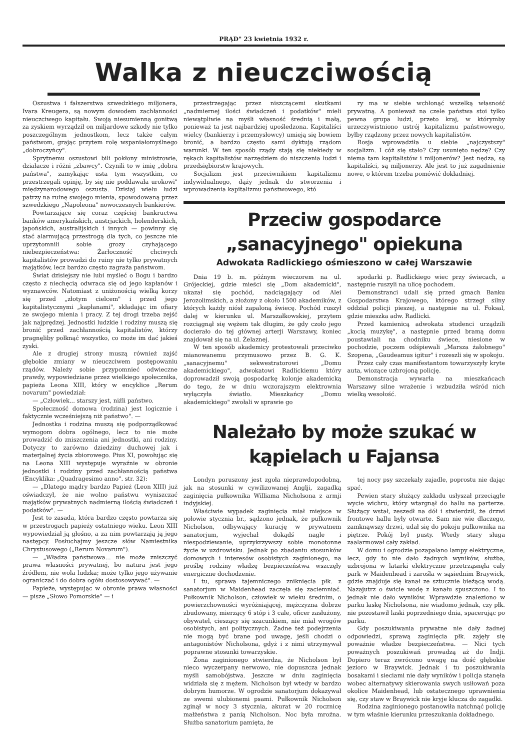PRĄD" 23 kwietnia 1932 r.
Walka z nieuczciwością
Oszustwa i fałszerstwa szwedzkiego miljonera, Ivara Kreugera, są nowym dowodem zachłanności nieuczciwego kapitału. Swoją niesumienną gonitwą za zyskiem wyrządził on miljardowe szkody nie tylko poszczególnym jednostkom, lecz także całym państwom, grając przytem rolę wspaniałomyślnego „dobroczyńcy".
Sprytnemu oszustowi bili pokłony ministrowie, działacze i różni „zbawcy". Czynili to w imię „dobra państwa", zamykając usta tym wszystkim, co przestrzegali opinję, by się nie poddawała urokowi" międzynarodowego oszusta. Dzisiaj wielu ludzi patrzy na ruinę swojego mienia, spowodowaną przez szwedzkiego „Napoleona" nowoczesnych bankierów.
Powtarzające się coraz częściej bankructwa banków amerykańskich, austrjackich, holenderskich, japońskich, australijskich i innych — powinny się stać alarmującą przestrogą dla tych, co jeszcze nie uprzytomnili sobie grozy czyhającego niebezpieczeństwa: Żarłoczność chciwych kapitalistów prowadzi do ruiny nie tylko prywatnych majątków, lecz bardzo często zagraża państwom.
Świat dzisiejszy nie lubi myśleć o Bogu i bardzo często z niechęcią odwraca się od jego kapłanów i wyznawców. Natomiast z uniżonością wielką korzy się przed „złotym cielcem" i przed jego kapitalistycznymi „kapłanami", składając im ofiary ze swojego mienia i pracy. Z tej drogi trzeba zejść jak najprędzej. Jednostki ludzkie i rodziny muszą się bronić przed zachłannością kapitalistów, którzy pragnęliby połknąć wszystko, co może im dać jakieś zyski.
Ale z drugiej strony muszą również zajść głębokie zmiany w nieuczciwem postępowaniu rządów. Należy sobie przypomnieć odwieczne prawdy, wypowiedziane przez wielkiego społecznika, papieża Leona XIII, który w encyklice „Rerum novarum" powiedział:
— „Człowiek... starszy jest, niźli państwo.
Społeczność domowa (rodzina) jest logicznie i faktycznie wcześniejszą niż państwo". —
Jednostka i rodzina muszą się podporządkować wymogom dobra ogólnego, lecz to nie może prowadzić do zniszczenia ani jednostki, ani rodziny. Dotyczy to zarówno dziedziny duchowej jak i materjalnej życia zbiorowego. Pius XI, powołując się na Leona XIII występuje wyraźnie w obronie jednostki i rodziny przed zachłannością państwa (Encyklika: „Quadragesimo anno". str. 32):
— „Dlatego mądry bardzo Papież (Leon XIII) już oświadczył, że nie wolno państwu wyniszczać majątków prywatnych nadmierną ilością świadczeń i podatków". —
Jest to zasada, która bardzo często powtarza się w przestrogach papieży ostatniego wieku. Leon XIII wypowiedział ją głośno, a za nim powtarzają ją jego następcy. Posłuchajmy jeszcze słów Namiestnika Chrystusowego („Rerum Novarum").
— „Władza państwowa... nie może zniszczyć prawa własności prywatnej, bo natura jest jego źródłem, nie wola ludzka; może tylko jego używanie ograniczać i do dobra ogółu dostosowywać". —
Papieże, występując w obronie prawa własności — pisze „Słowo Pomorskie" — i
przestrzegając przez niszczącemi skutkami „nadmiernej ilości świadczeń i podatków" mieli niewątpliwie na myśli własność średnią i małą, ponieważ ta jest najbardziej upośledzona. Kapitaliści wielcy (bankierzy i przemysłowcy) umieją się bowiem bronić, a bardzo często sami dyktują rządom warunki. W ten sposób rządy stają się niekiedy w rękach kapitalistów narzędziem do niszczenia ludzi i przedsiębiorstw krajowych.
Socjalizm jest przeciwnikiem kapitalizmu indywidualnego, dąży jednak do stworzenia i wprowadzenia kapitalizmu państwowego, któ
ry ma w siebie wchłonąć wszelką własność prywatną. A ponieważ na czele państwa stoi tylko pewna grupa ludzi, przeto kraj, w którymby urzeczywistniono ustrój kapitalizmu państwowego, byłby rządzony przez nowych kapitalistów.
Rosja wprowadziła u siebie „najczystszy" socjalizm. I cóż się stało? Czy usunięto nędzę? Czy niema tam kapitalistów i miljonerów? Jest nędza, są kapitaliści, są miljonerzy. Ale jest to już zagadnienie nowe, o którem trzeba pomówić dokładniej.
Przeciw gospodarce „sanacyjnego" opiekuna
Adwokata Radlickiego ośmieszono w całej Warszawie
Dnia 19 b. m. późnym wieczorem na ul. Grójeckiej, gdzie mieści się „Dom akademicki", ukazał się pochód, nadciągający od Alei Jerozolimskich, a złożony z około 1500 akademików, z których każdy niósł zapaloną świecę. Pochód ruszył dalej w kierunku ul. Marszałkowskiej, przytem rozciągnął się wężem tak długim, że gdy czoło jego docierało do tej głównej arterji Warszawy, koniec znajdował się na ul. Żelaznej.
W ten sposób akademicy protestowali przeciwko mianowanemu przymusowo przez B. G. K. „sanacyjnemu" sekwestratorowi „Domu akademickiego", adwokatowi Radlickiemu który doprowadził swoją gospodarkę kolonje akademicką do tego, że w dniu wczorajszym elektrownia wyłączyła światło. Mieszkańcy „Domu akademickiego" zwołali w sprawie go
spodarki p. Radlickiego wiec przy świecach, a następnie ruszyli na ulicę pochodem.
Demonstranci udali się przed gmach Banku Gospodarstwa Krajowego, którego strzegł silny oddział policji pieszej, a następnie na ul. Foksal, gdzie mieszka adw. Radlicki.
Przed kamienicą adwokata studenci urządzili „kocią muzykę", a następnie przed bramą domu poustawiali na chodniku świece, niesione w pochodzie, poczem odśpiewali „Marsza żałobnego" Szopena, „Gaudeamus igitur" i rozeszli się w spokoju.
Przez cały czas manifestantom towarzyszyły kryte auta, wiozące uzbrojoną policję.
Demonstracja wywarła na mieszkańcach Warszawy silne wrażenie i wzbudziła wśród nich wielką wesołość.
Należało by może szukać w kąpielach u Fajansa
Londyn poruszony jest zgoła nieprawdopodobną, jak na stosunki w cywilizowanej Anglji, zagadką zaginięcia pułkownika Williama Nicholsona z armji indyjskiej.
Właściwie wypadek zaginięcia miał miejsce w połowie stycznia br., sądzono jednak, że pułkownik Nicholson, odbywający kurację w prywatnem sanatorjum, wyjechał dokądś nagle i niespodziewanie, uprzykrzywszy sobie monotonne życie w uzdrowisku. Jednak po zbadaniu stosunków domowych i interesów osobistych zaginionego, na prośbę rodziny władzę bezpieczeństwa wszczęły energiczne dochodzenie.
I tu, sprawa tajemniczego zniknięcia płk. z sanatorjum w Maidenhead zaczęła się zaciemniać. Pułkownik Nicholson, człowiek w wieku średnim, o powierzchowności wyróżniającej, mężczyzna dobrze zbudowany, mierzący 6 stóp i 3 cale, oficer zasłużony, obywatel, cieszący się szacunkiem, nie miał wrogów osobistych, ani politycznych. Żadne też podejrzenia nie mogą być brane pod uwagę, jeśli chodzi o antagonistów Nicholsona, gdyż i z nimi utrzymywał poprawne stosunki towarzyskie.
Żona zaginionego stwierdza, że Nicholson był nieco wyczerpany nerwowo, nie dopuszcza jednak myśli samobójstwa. Jeszcze w dniu zaginięcia widziała się z mężem. Nicholson był wtedy w bardzo dobrym humorze. W ogrodzie sanatorjum dokazywał ze swemi ulubionemi psami. Pułkownik Nicholson zginął w nocy 3 stycznia, akurat w 20 rocznicę małżeństwa z panią Nicholson. Noc była mroźna. Służba sanatorium pamięta, że
tej nocy psy szczekały zajadle, poprostu nie dając spać.
Pewien stary służący zakładu usłyszał przeciągłe wycie wichru, który wtargnął do hallu na parterze. Służący wstał, zeszedł na dół i stwierdził, że drzwi frontowe hallu były otwarte. Sam nie wie dlaczego, zamknąwszy drzwi, udał się do pokoju pułkownika na piętrze. Pokój był pusty. Wtedy stary sługa zaalarmował cały zakład.
W domu i ogrodzie pozapalano lampy elektryczne, lecz, gdy to nie dało żadnych wyników, służba, uzbrojona w latarki elektryczne przetrząsnęła cały park w Maidenhead i zarośla w sąsiednim Braywick, gdzie znajduje się kanał ze sztucznie bieżącą wodą. Nazajutrz o świcie wodę z kanału spuszczono. I to jednak nie dało wyników. Wprawdzie znaleziono w parku laskę Nicholsona, nie wiadomo jednak, czy płk. nie pozostawił laski poprzedniego dnia, spacerując po parku.
Gdy poszukiwania prywatne nie dały żadnej odpowiedzi, sprawą zaginięcia płk. zajęły się poważnie władze bezpieczeństwa. — Nici tych poważnych poszukiwań prowadzą aż do Indji. Dopiero teraz zwrócono uwagę na dość głębokie jezioro w Braywick. Jednak i tu poszukiwania bosakami i sieciami nie dały wyników i policja stanęła wobec alternatywy skierowania swych usiłowań poza okolice Maidenhead, lub ostatecznego uprawnienia się, czy staw w Braywick nie kryje klucza do zagadki.
Rodzina zaginionego postanowiła natchnąć policję w tym właśnie kierunku przeszukania dokładnego.